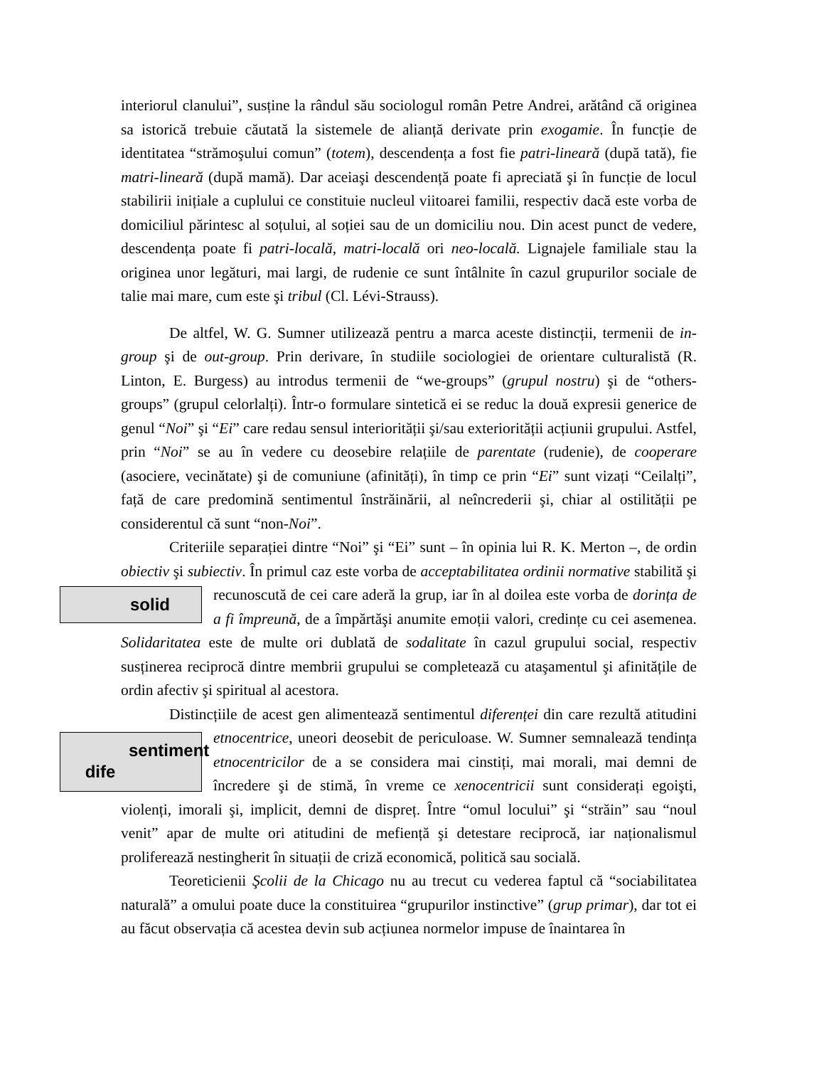interiorul clanului”, susține la rândul său sociologul român Petre Andrei, arătând că originea sa istorică trebuie căutată la sistemele de alianță derivate prin exogamie. În funcție de identitatea “strămoşului comun” (totem), descendența a fost fie patri-lineară (după tată), fie matri-lineară (după mamă). Dar aceiaşi descendență poate fi apreciată şi în funcție de locul stabilirii inițiale a cuplului ce constituie nucleul viitoarei familii, respectiv dacă este vorba de domiciliul părintesc al soțului, al soției sau de un domiciliu nou. Din acest punct de vedere, descendența poate fi patri-locală, matri-locală ori neo-locală. Lignajele familiale stau la originea unor legături, mai largi, de rudenie ce sunt întâlnite în cazul grupurilor sociale de talie mai mare, cum este şi tribul (Cl. Lévi-Strauss).
De altfel, W. G. Sumner utilizează pentru a marca aceste distincții, termenii de in-group şi de out-group. Prin derivare, în studiile sociologiei de orientare culturalistă (R. Linton, E. Burgess) au introdus termenii de “we-groups” (grupul nostru) şi de “others-groups” (grupul celorlalți). Într-o formulare sintetică ei se reduc la două expresii generice de genul “Noi” şi “Ei” care redau sensul interiorității şi/sau exteriorității acțiunii grupului. Astfel, prin “Noi” se au în vedere cu deosebire relațiile de parentate (rudenie), de cooperare (asociere, vecinătate) şi de comuniune (afinități), în timp ce prin “Ei” sunt vizați “Ceilalți”, față de care predomină sentimentul înstrăinării, al neîncrederii şi, chiar al ostilității pe considerentul că sunt “non-Noi”.
Criteriile separației dintre “Noi” şi “Ei” sunt – în opinia lui R. K. Merton –, de ordin obiectiv şi subiectiv. În primul caz este vorba de acceptabilitatea ordinii normative stabilită şi recunoscută de cei care aderă la grup, iar în al doilea este vorba de dorința de solid a fi împreună, de a împărtăşi anumite emoții valori, credințe cu cei asemenea. Solidaritatea este de multe ori dublată de sodalitate în cazul grupului social, respectiv susținerea reciprocă dintre membrii grupului se completează cu ataşamentul şi afinitățile de ordin afectiv şi spiritual al acestora.
Distincțiile de acest gen alimentează sentimentul diferenței din care rezultă atitudini etnocentrice, uneori deosebit de periculoase. W. Sumner semnalează tendința sentiment
dife etnocentricilor de a se considera mai cinstiți, mai morali, mai demni de încredere şi de stimă, în vreme ce xenocentricii sunt considerați egoişti, violenți, imorali şi, implicit, demni de dispreț. Între “omul locului” şi “străin” sau “noul venit” apar de multe ori atitudini de mefiență şi detestare reciprocă, iar naționalismul proliferează nestingherit în situații de criză economică, politică sau socială.
Teoreticienii Şcolii de la Chicago nu au trecut cu vederea faptul că “sociabilitatea naturală” a omului poate duce la constituirea “grupurilor instinctive” (grup primar), dar tot ei au făcut observația că acestea devin sub acțiunea normelor impuse de înaintarea în